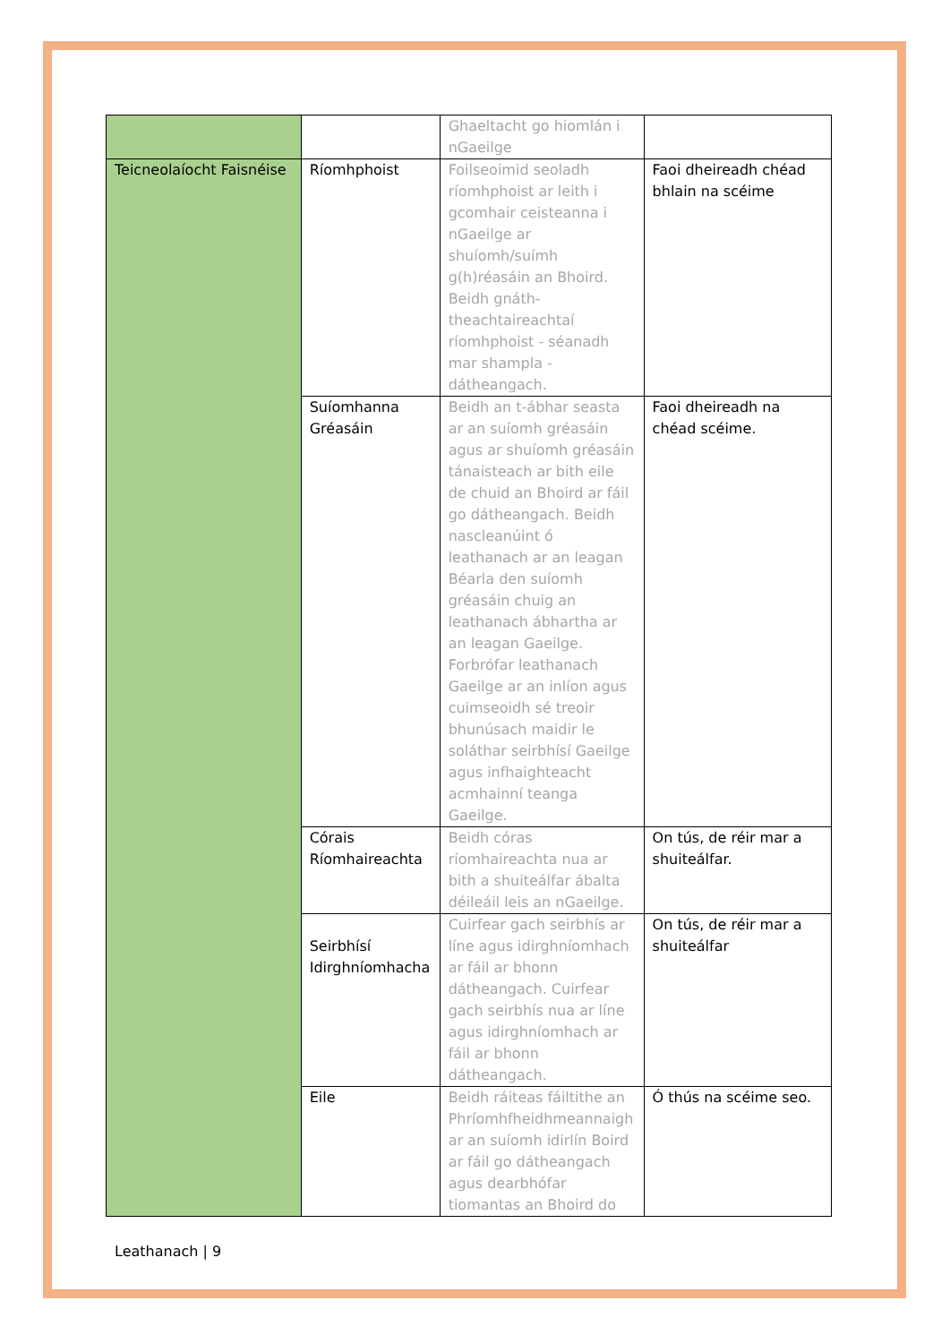| | | Ghaeltacht go hiomlán i nGaeilge | |
| Teicneolaíocht Faisnéise | Ríomhphoist | Foilseoimid seoladh ríomhphoist ar leith i gcomhair ceisteanna i nGaeilge ar shuíomh/suímh g(h)réasáin an Bhoird. Beidh gnáth-theachtaireachtaí ríomhphoist - séanadh mar shampla - dátheangach. | Faoi dheireadh chéad bhlain na scéime |
| | Suíomhanna Gréasáin | Beidh an t-ábhar seasta ar an suíomh gréasáin agus ar shuíomh gréasáin tánaisteach ar bith eile de chuid an Bhoird ar fáil go dátheangach. Beidh nascleanúint ó leathanach ar an leagan Béarla den suíomh gréasáin chuig an leathanach ábhartha ar an leagan Gaeilge. Forbrófar leathanach Gaeilge ar an inlíon agus cuimseoidh sé treoir bhunúsach maidir le soláthar seirbhísí Gaeilge agus infhaighteacht acmhainní teanga Gaeilge. | Faoi dheireadh na chéad scéime. |
| | Córais Ríomhaireachta | Beidh córas ríomhaireachta nua ar bith a shuiteálfar ábalta déileáil leis an nGaeilge. | On tús, de réir mar a shuiteálfar. |
| | Seirbhísí Idirghníomhacha | Cuirfear gach seirbhís ar líne agus idirghníomhach ar fáil ar bhonn dátheangach. Cuirfear gach seirbhís nua ar líne agus idirghníomhach ar fáil ar bhonn dátheangach. | On tús, de réir mar a shuiteálfar |
| | Eile | Beidh ráiteas fáiltithe an Phríomhfheidhmeannaigh ar an suíomh idirlín Boird ar fáil go dátheangach agus dearbhófar tiomantas an Bhoird do | Ó thús na scéime seo. |
Leathanach | 9